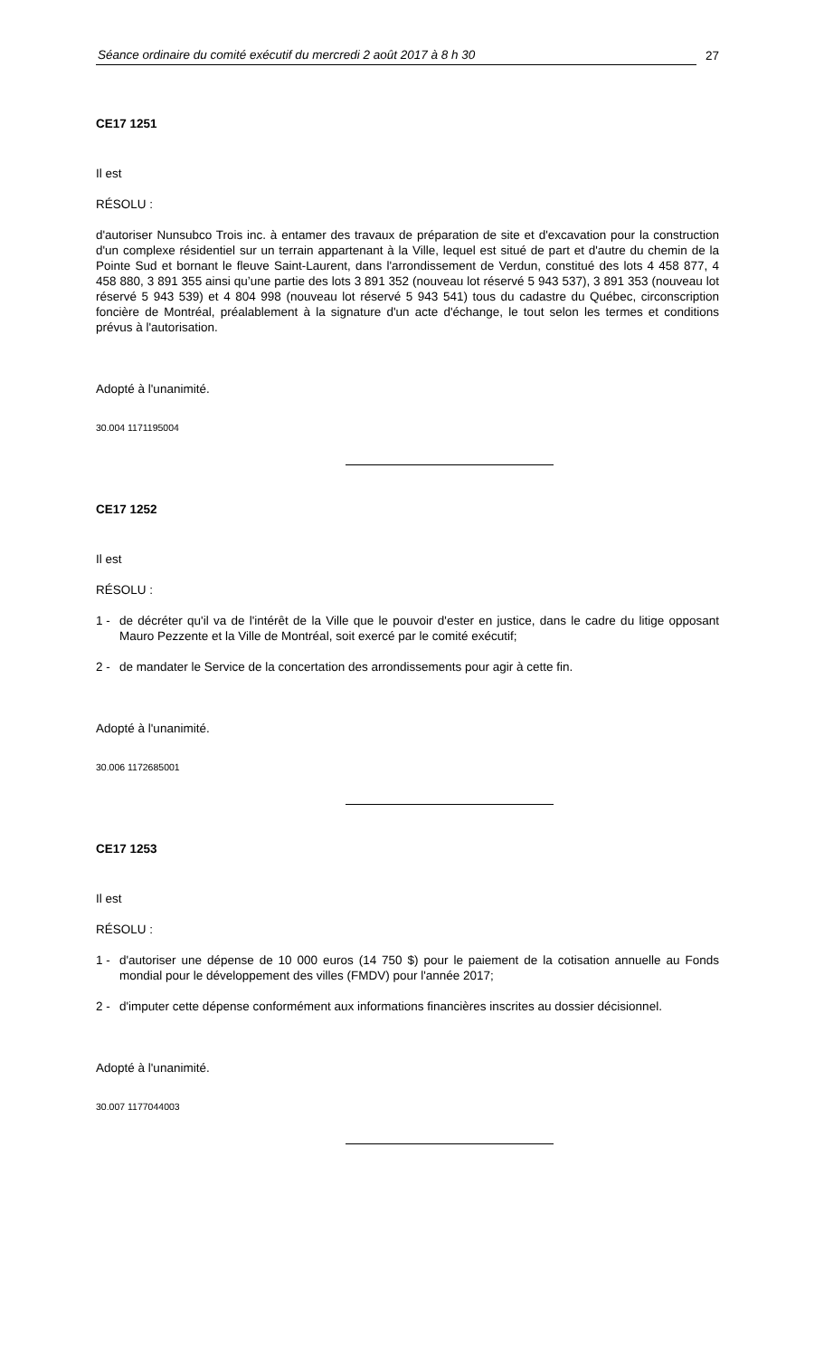Séance ordinaire du comité exécutif du mercredi 2 août 2017 à 8 h 30
27
CE17 1251
Il est
RÉSOLU :
d'autoriser Nunsubco Trois inc. à entamer des travaux de préparation de site et d'excavation pour la construction d'un complexe résidentiel sur un terrain appartenant à la Ville, lequel est situé de part et d'autre du chemin de la Pointe Sud et bornant le fleuve Saint-Laurent, dans l'arrondissement de Verdun, constitué des lots 4 458 877, 4 458 880, 3 891 355 ainsi qu’une partie des lots 3 891 352 (nouveau lot réservé 5 943 537), 3 891 353 (nouveau lot réservé 5 943 539) et 4 804 998 (nouveau lot réservé 5 943 541) tous du cadastre du Québec, circonscription foncière de Montréal, préalablement à la signature d'un acte d'échange, le tout selon les termes et conditions prévus à l'autorisation.
Adopté à l'unanimité.
30.004 1171195004
CE17 1252
Il est
RÉSOLU :
1 - de décréter qu'il va de l'intérêt de la Ville que le pouvoir d'ester en justice, dans le cadre du litige opposant Mauro Pezzente et la Ville de Montréal, soit exercé par le comité exécutif;
2 - de mandater le Service de la concertation des arrondissements pour agir à cette fin.
Adopté à l'unanimité.
30.006 1172685001
CE17 1253
Il est
RÉSOLU :
1 - d'autoriser une dépense de 10 000 euros (14 750 $) pour le paiement de la cotisation annuelle au Fonds mondial pour le développement des villes (FMDV) pour l'année 2017;
2 - d'imputer cette dépense conformément aux informations financières inscrites au dossier décisionnel.
Adopté à l'unanimité.
30.007 1177044003